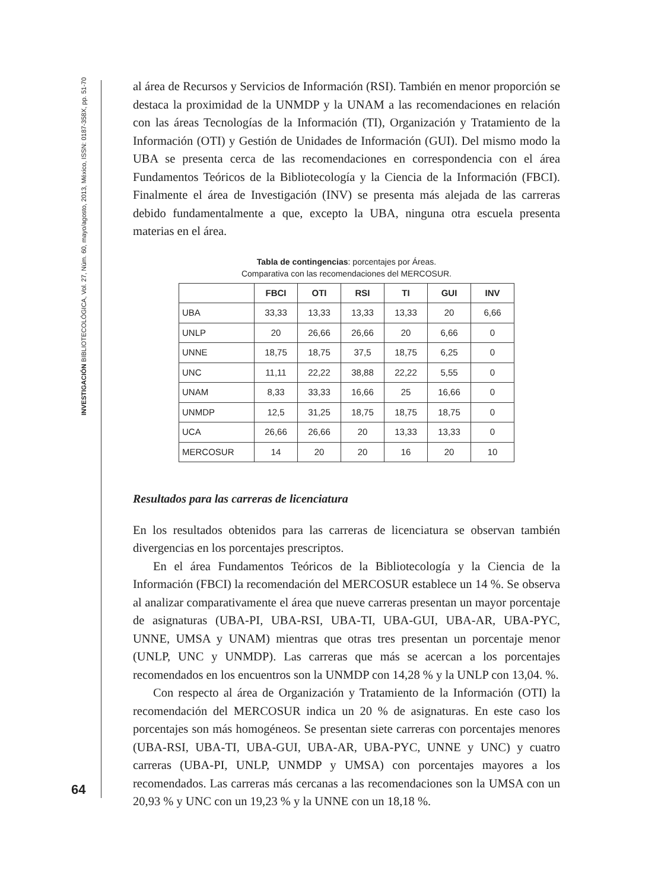INVESTIGACIÓN BIBLIOTECOLÓGICA, Vol. 27, Núm. 60, mayo/agosto, 2013, México, ISSN: 0187-358X, pp. 51-70
64
al área de Recursos y Servicios de Información (RSI). También en menor proporción se destaca la proximidad de la UNMDP y la UNAM a las recomendaciones en relación con las áreas Tecnologías de la Información (TI), Organización y Tratamiento de la Información (OTI) y Gestión de Unidades de Información (GUI). Del mismo modo la UBA se presenta cerca de las recomendaciones en correspondencia con el área Fundamentos Teóricos de la Bibliotecología y la Ciencia de la Información (FBCI). Finalmente el área de Investigación (INV) se presenta más alejada de las carreras debido fundamentalmente a que, excepto la UBA, ninguna otra escuela presenta materias en el área.
Tabla de contingencias: porcentajes por Áreas.
Comparativa con las recomendaciones del MERCOSUR.
| | FBCI | OTI | RSI | TI | GUI | INV |
| --- | --- | --- | --- | --- | --- | --- |
| UBA | 33,33 | 13,33 | 13,33 | 13,33 | 20 | 6,66 |
| UNLP | 20 | 26,66 | 26,66 | 20 | 6,66 | 0 |
| UNNE | 18,75 | 18,75 | 37,5 | 18,75 | 6,25 | 0 |
| UNC | 11,11 | 22,22 | 38,88 | 22,22 | 5,55 | 0 |
| UNAM | 8,33 | 33,33 | 16,66 | 25 | 16,66 | 0 |
| UNMDP | 12,5 | 31,25 | 18,75 | 18,75 | 18,75 | 0 |
| UCA | 26,66 | 26,66 | 20 | 13,33 | 13,33 | 0 |
| MERCOSUR | 14 | 20 | 20 | 16 | 20 | 10 |
Resultados para las carreras de licenciatura
En los resultados obtenidos para las carreras de licenciatura se observan también divergencias en los porcentajes prescriptos.
En el área Fundamentos Teóricos de la Bibliotecología y la Ciencia de la Información (FBCI) la recomendación del MERCOSUR establece un 14 %. Se observa al analizar comparativamente el área que nueve carreras presentan un mayor porcentaje de asignaturas (UBA-PI, UBA-RSI, UBA-TI, UBA-GUI, UBA-AR, UBA-PYC, UNNE, UMSA y UNAM) mientras que otras tres presentan un porcentaje menor (UNLP, UNC y UNMDP). Las carreras que más se acercan a los porcentajes recomendados en los encuentros son la UNMDP con 14,28 % y la UNLP con 13,04. %.
Con respecto al área de Organización y Tratamiento de la Información (OTI) la recomendación del MERCOSUR indica un 20 % de asignaturas. En este caso los porcentajes son más homogéneos. Se presentan siete carreras con porcentajes menores (UBA-RSI, UBA-TI, UBA-GUI, UBA-AR, UBA-PYC, UNNE y UNC) y cuatro carreras (UBA-PI, UNLP, UNMDP y UMSA) con porcentajes mayores a los recomendados. Las carreras más cercanas a las recomendaciones son la UMSA con un 20,93 % y UNC con un 19,23 % y la UNNE con un 18,18 %.